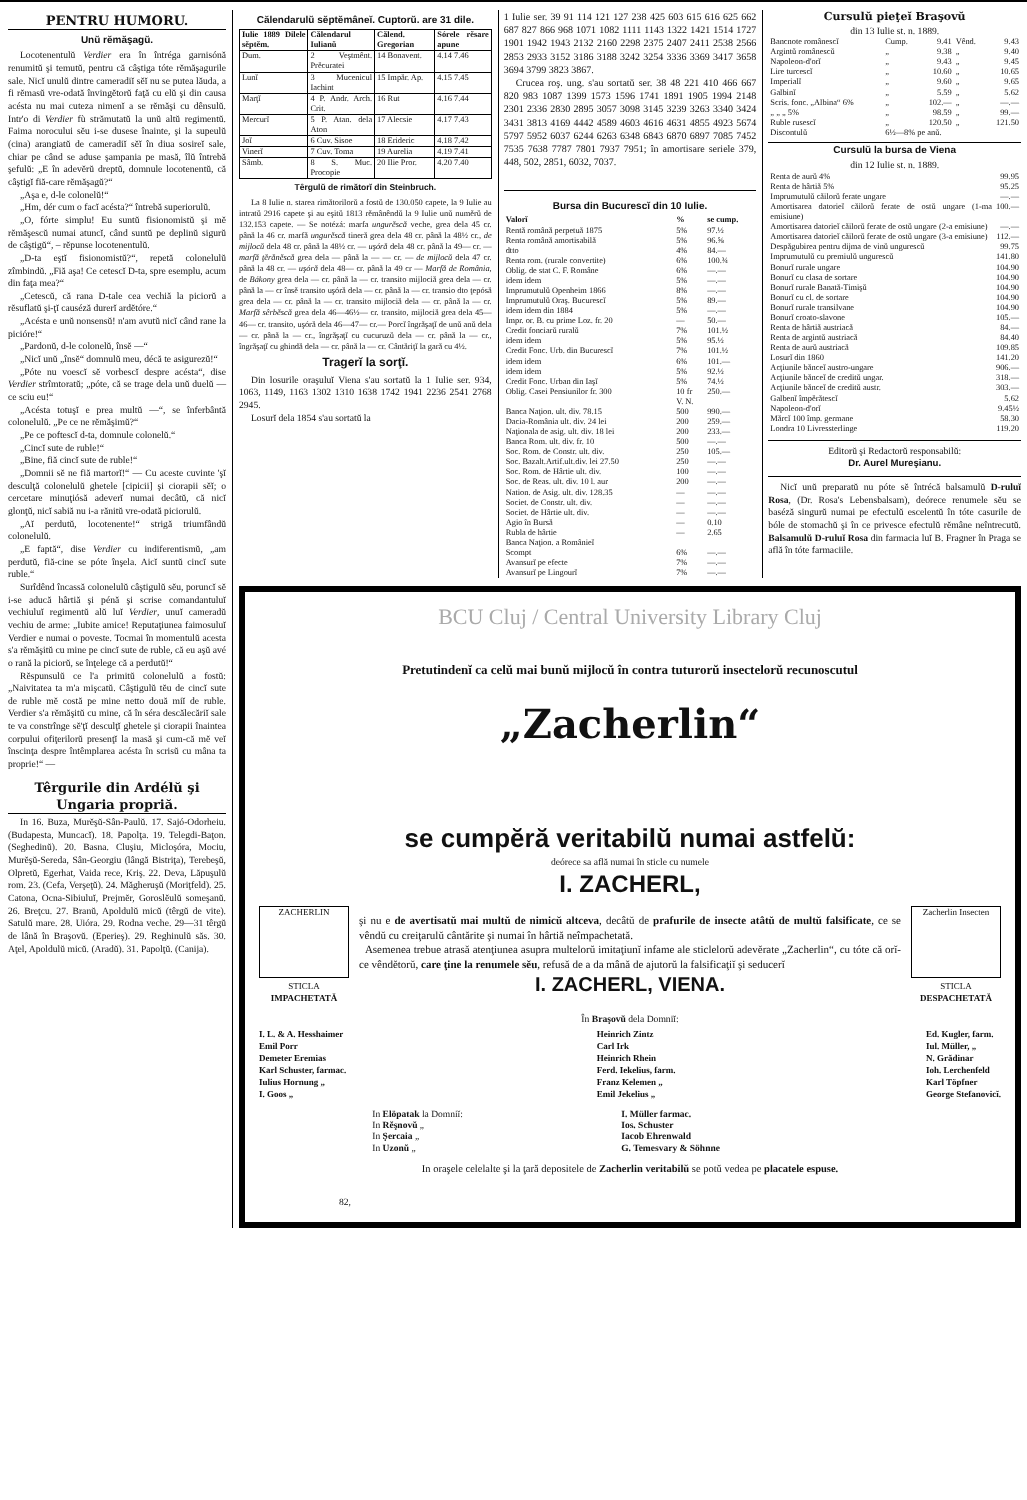PENTRU HUMORU.
Unŭ rĕmăşagŭ.
Locotenentulŭ Verdier era în întréga garnisónă renumitŭ şi temutŭ, pentru că câştiga tóte rĕmăşagurile sale. Nicĭ unulŭ dintre cameradiĭ sĕĭ nu se putea lăuda, a fi rĕmasŭ vre-odată învingĕtorŭ faţă cu elŭ şi din causa acésta nu mai cuteza nimenĭ a se rĕmăşi cu dênsulŭ. Intr'o di Verdier fù strămutatŭ la unŭ altŭ regimentŭ. Faima norocului sĕu i-se dusese înainte, şi la supeulŭ (cina) arangiatŭ de cameradiĭ sĕĭ în diua sosireĭ sale, chiar pe când se aduse şampania pe masă, îlŭ întrebă şefulŭ: „E în adevĕrŭ dreptŭ, domnule locotenentŭ, că câştigĭ fiă-care rĕmăşagŭ?“
„Aşa e, d-le colonelŭ!“
„Hm, dér cum o facĭ acésta?“ întrebă superiorulŭ.
„O, fórte simplu! Eu suntŭ fisionomistŭ şi mĕ rĕmăşescŭ numai atuncĭ, când suntŭ pe deplinŭ sigurŭ de câştigŭ“, – rĕpunse locotenentulŭ.
„D-ta eştĭ fisionomistŭ?“, repetă colonelulŭ zîmbindŭ. „Fiă aşa! Ce cetescĭ D-ta, spre esemplu, acum din faţa mea?“
„Cetescŭ, că rana D-tale cea vechiă la piciorŭ a rĕsuflatŭ şi-ţĭ causéză durerĭ ardĕtóre.“
„Acésta e unŭ nonsensŭ! n'am avutŭ nicĭ când rane la picióre!“
„Pardonŭ, d-le colonelŭ, însĕ —“
„Nicĭ unŭ „însĕ“ domnulŭ meu, décă te asigurezŭ!“
„Póte nu voescĭ sĕ vorbescĭ despre acésta“, dise Verdier strîmtoratŭ; „póte, că se trage dela unŭ duelŭ — ce sciu eu!“
„Acésta totuşĭ e prea multŭ —“, se înferbântă colonelulŭ. „Pe ce ne rĕmăşimŭ?“
„Pe ce poftescĭ d-ta, domnule colonelŭ.“
„Cincĭ sute de ruble!“
„Bine, fiă cincĭ sute de ruble!“
„Domnii sĕ ne fiă martorĭ!“ — Cu aceste cuvinte 'şĭ desculţă colonelulŭ ghetele [cipicii] şi ciorapii sĕĭ; o cercetare minuţiósă adeverĭ numai decâtŭ, că nicĭ glonţŭ, nicĭ sabiă nu i-a rănitŭ vre-odată piciorulŭ.
„Aĭ perdutŭ, locotenente!“ strigă triumfândŭ colonelulŭ.
„E faptă“, dise Verdier cu indiferentismŭ, „am perdutŭ, fiă-cine se póte înşela. Aicĭ suntŭ cincĭ sute ruble.“
Surîdênd încassă colonelulŭ câştigulŭ sĕu, poruncĭ sĕ i-se aducă hârtiă şi pénă şi scrise comandantuluĭ vechiuluĭ regimentŭ alŭ luĭ Verdier, unuĭ cameradŭ vechiu de arme: „Iubite amice! Reputaţiunea faimosuluĭ Verdier e numai o poveste. Tocmai în momentulŭ acesta s'a rĕmăşitŭ cu mine pe cincĭ sute de ruble, că eu aşŭ avé o rană la piciorŭ, se înţelege că a perdutŭ!“
Rĕspunsulŭ ce l'a primitŭ colonelulŭ a fostŭ: „Naivitatea ta m'a mişcatŭ. Câştigulŭ tĕu de cincĭ sute de ruble mĕ costă pe mine netto două miĭ de ruble. Verdier s'a rĕmăşitŭ cu mine, că în séra descălecăriĭ sale te va constrînge sĕ'ţĭ desculţĭ ghetele şi ciorapii înaintea corpului ofiţerilorŭ presenţĭ la masă şi cum-că mĕ veĭ înscinţa despre întêmplarea acésta în scrisŭ cu mâna ta proprie!“ —
Têrgurile din Ardélŭ şi Ungaria propriă.
In 16. Buza, Murĕşŭ-Sân-Paulŭ. 17. Sajó-Odorheiu. (Budapesta, Muncacĭ). 18. Papolţa. 19. Telegdi-Baţon. (Seghedinŭ). 20. Basna. Cluşiu, Micloşóra, Mociu, Murĕşŭ-Sereda, Sân-Georgiu (lângă Bistriţa), Terebeşŭ, Olpretŭ, Egerhat, Vaida rece, Kriş. 22. Deva, Lăpuşulŭ rom. 23. (Cefa, Verşeţŭ). 24. Măgheruşŭ (Moriţfeld). 25. Catona, Ocna-Sibiuluĭ, Prejmĕr, Goroslĕulŭ someşanŭ. 26. Breţcu. 27. Branŭ, Apoldulŭ micŭ (têrgŭ de vite). Satulŭ mare. 28. Uióra. 29. Rodna veche. 29—31 têrgŭ de lână în Braşovŭ. (Eperieş). 29. Reghinulŭ săs. 30. Aţel, Apoldulŭ micŭ. (Aradŭ). 31. Papolţŭ. (Canija).
Călendarulŭ sĕptĕmâneĭ. Cuptorŭ. are 31 dile.
| Iulie 1889 Dilele sĕptĕm. | Călendarul Iulianŭ | Călend. Gregorian | Sórele rĕsare apune |
| --- | --- | --- | --- |
| Dum. | 2 Veştmênt. Prĕcuratei | 14 Bonavent. | 4.14 7.46 |
| Lunĭ | 3 Mucenicul Iachint | 15 Impăr. Ap. | 4.15 7.45 |
| Marţĭ | 4 P. Andr. Arch. Crit. | 16 Rut | 4.16 7.44 |
| Mercurĭ | 5 P. Atan. dela Aton | 17 Alecsie | 4.17 7.43 |
| Joĭ | 6 Cuv. Sisoe | 18 Erideric | 4.18 7.42 |
| Vinerĭ | 7 Cuv. Toma | 19 Aurelia | 4.19 7.41 |
| Sâmb. | 8 S. Muc. Procopie | 20 Ilie Pror. | 4.20 7.40 |
Têrgulŭ de rimătorĭ din Steinbruch.
La 8 Iulie n. starea rimătorilorŭ a fostŭ de 130.050 capete, la 9 Iulie au intratŭ 2916 capete şi au eşitŭ 1813 rĕmânêndŭ la 9 Iulie unŭ numĕrŭ de 132.153 capete. — Se notézá: marfa ungurĕscă veche, grea dela 45 cr. până la 46 cr. marfă ungurĕscă tineră grea dela 48 cr. până la 48½ cr., de mijlocŭ dela 48 cr. până la 48½ cr. — uşóră dela 48 cr. până la 49— cr. — marfă ţĕrănĕscă grea dela — până la — — cr. — de mijlocŭ dela 47 cr. până la 48 cr. — uşóră dela 48— cr. până la 49 cr — Marfă de România, de Bákony grea dela — cr. până la — cr. transito mijlociă grea dela — cr. până la — cr însĕ transito uşóră dela — cr. până la — cr. transio dto ţepósă grea dela — cr. până la — cr. transito mijlociă dela — cr. până la — cr. Marfă sêrbĕscă grea dela 46—46½— cr. transito, mijlociă grea dela 45—46— cr. transito, uşóră dela 46—47— cr.— Porcĭ îngrăşaţĭ de unŭ anŭ dela — cr. până la — cr., îngrăşaţĭ cu cucuruzŭ dela — cr. până la — cr., îngrăşaţĭ cu ghindă dela — cr. până la — cr. Cântăriţĭ la gară cu 4½.
Trage­rĭ la sorţĭ.
Din losurile oraşuluĭ Viena s'au sortatŭ la 1 Iulie ser. 934, 1063, 1149, 1163 1302 1310 1638 1742 1941 2236 2541 2768 2945.
Losurĭ dela 1854 s'au sortatŭ la
1 Iulie ser. 39 91 114 121 127 238 425 603 615 616 625 662 687 827 866 968 1071 1082 1111 1143 1322 1421 1514 1727 1901 1942 1943 2132 2160 2298 2375 2407 2411 2538 2566 2853 2933 3152 3186 3188 3242 3254 3336 3369 3417 3658 3694 3799 3823 3867.
Crucea roş. ung. s'au sortatŭ ser. 38 48 221 410 466 667 820 983 1087 1399 1573 1596 1741 1891 1905 1994 2148 2301 2336 2830 2895 3057 3098 3145 3239 3263 3340 3424 3431 3813 4169 4442 4589 4603 4616 4631 4855 4923 5674 5797 5952 6037 6244 6263 6348 6843 6870 6897 7085 7452 7535 7638 7787 7801 7937 7951; în amortisare seriele 379, 448, 502, 2851, 6032, 7037.
Bursa din Bucurescĭ din 10 Iulie.
| Valorĭ | % | se cump. |
| --- | --- | --- |
| Rentă română perpetuă 1875 | 5% | 97.½ |
| Renta română amortisabilă | 5% | 96.⅝ |
| dtto | 4% | 84.— |
| Renta rom. (rurale convertite) | 6% | 100.¾ |
| Oblig. de stat C. F. Române | 6% | —.— |
| idem idem | 5% | —.— |
| Imprumutulŭ Openheim 1866 | 8% | —.— |
| Imprumutulŭ Oraş. Bucurescĭ | 5% | 89.— |
| idem idem din 1884 | 5% | —.— |
| Impr. or. B. cu prime Loz. fr. 20 | — | 50.— |
| Credit fonciarŭ ruralŭ | 7% | 101.½ |
| idem idem | 5% | 95.½ |
| Credit Fonc. Urb. din Bucurescĭ | 7% | 101.½ |
| idem idem | 6% | 101.— |
| idem idem | 5% | 92.½ |
| Credit Fonc. Urban din Iaşĭ | 5% | 74.½ |
| Oblig. Casei Pensiunilor fr. 300 | 10 fr | 250.— |
| | V. N. | |
| Banca Naţion. ult. div. 78.15 | 500 | 990.— |
| Dacia-România ult. div. 24 lei | 200 | 259.— |
| Naţionala de asig. ult. div. 18 lei | 200 | 233.— |
| Banca Rom. ult. div. fr. 10 | 500 | —.— |
| Soc. Rom. de Constr. ult. div. | 250 | 105.— |
| Soc. Bazalt.Artif.ult.div. lei 27.50 | 250 | —.— |
| Soc. Rom. de Hârtie ult. div. | 100 | —.— |
| Soc. de Reas. ult. div. 10 l. aur | 200 | —.— |
| Nation. de Asig. ult. div. 128.35 | — | —.— |
| Societ. de Constr. ult. div. | — | —.— |
| Societ. de Hârtie ult. div. | — | —.— |
| Agio în Bursă | — | 0.10 |
| Rubla de hârtie | — | 2.65 |
| Banca Naţion. a Românieĭ | | |
| Scompt | 6% | —.— |
| Avansurĭ pe efecte | 7% | —.— |
| Avansurĭ pe Lingourĭ | 7% | —.— |
Cursulŭ pieţeĭ Braşovŭ
din 13 Iulie st. n. 1889.
| Bancnote românescĭ | Cump. | 9.41 | Vênd. | 9.43 |
| Argintŭ românescŭ | „ | 9.38 | „ | 9.40 |
| Napoleon-d'orĭ | „ | 9.43 | „ | 9.45 |
| Lire turcescĭ | „ | 10.60 | „ | 10.65 |
| Imperialĭ | „ | 9.60 | „ | 9.65 |
| Galbinĭ | „ | 5.59 | „ | 5.62 |
| Scris. fonc. „Albina“ 6% | „ | 102.— | „ | —.— |
| „ „ „ 5% | „ | 98.59 | „ | 99.— |
| Ruble rusescĭ | „ | 120.50 | „ | 121.50 |
| Discontulŭ | 6½—8% pe anŭ. | | | |
Cursulŭ la bursa de Viena
din 12 Iulie st. n. 1889.
| Renta de aurŭ 4% | 99.95 |
| Renta de hârtiă 5% | 95.25 |
| Imprumutulŭ căilorŭ ferate ungare | —.— |
| Amortisarea datorieĭ căilorŭ ferate de ostŭ ungare (1-ma emisiune) | 100.— |
| Amortisarea datorieĭ căilorŭ ferate de ostŭ ungare (2-a emisiune) | —.— |
| Amortisarea datorieĭ căilorŭ ferate de ostŭ ungare (3-a emisiune) | 112.— |
| Despăgubirea pentru dijma de vinŭ ungurescŭ | 99.75 |
| Imprumutulŭ cu premiulŭ ungurescŭ | 141.80 |
| Bonurĭ rurale ungare | 104.90 |
| Bonurĭ cu clasa de sortare | 104.90 |
| Bonurĭ rurale Banată-Timişŭ | 104.90 |
| Bonurĭ cu cl. de sortare | 104.90 |
| Bonurĭ rurale transilvane | 104.90 |
| Bonurĭ croato-slavone | 105.— |
| Renta de hârtiă austriacă | 84.— |
| Renta de argintŭ austriacă | 84.40 |
| Renta de aurŭ austriacă | 109.85 |
| Losurĭ din 1860 | 141.20 |
| Acţiunile bănceĭ austro-ungare | 906.— |
| Acţiunile bănceĭ de creditŭ ungar. | 318.— |
| Acţiunile bănceĭ de creditŭ austr. | 303.— |
| Galbenĭ împĕrătescĭ | 5.62 |
| Napoleon-d'orĭ | 9.45½ |
| Mărcĭ 100 împ. germane | 58.30 |
| Londra 10 Livressterlinge | 119.20 |
Editorŭ şi Redactorŭ responsabilŭ:
Dr. Aurel Mureşianu.
Nicĭ unŭ preparatŭ nu póte sĕ întrécă balsamulŭ D-ruluĭ Rosa, (Dr. Rosa's Lebensbalsam), deórece renumele sĕu se baséză singurŭ numai pe efectulŭ escelentŭ în tóte casurile de bóle de stomachŭ şi în ce privesce efectulŭ rĕmâne neîntrecutŭ. Balsamulŭ D-ruluĭ Rosa din farmacia luĭ B. Fragner în Praga se află în tóte farmaciile.
BCU Cluj / Central University Library Cluj
Pretutindenĭ ca celŭ mai bunŭ mijlocŭ în contra tuturorŭ insectelorŭ recunoscutul
„Zacherlin“
se cumpĕră veritabilŭ numai astfelŭ:
deórece sa află numai în sticle cu numele
I. ZACHERL,
ZACHERLIN
STICLA IMPACHETATĂ
şi nu e de avertisatŭ mai multŭ de nimicŭ altceva, decâtŭ de prafurile de insecte atâtŭ de multŭ falsificate, ce se vêndŭ cu creiţarulŭ cântărite şi numai în hârtiă neîmpachetată.
Asemenea trebue atrasă atenţiunea asupra multelorŭ imitaţiunĭ infame ale sticlelorŭ adevĕrate „Zacherlin“, cu tóte că orĭ-ce vêndĕtorŭ, care ţine la renumele sĕu, refusă de a da mână de ajutorŭ la falsificaţiĭ şi seducerĭ
I. ZACHERL, VIENA.
Zacherlin Insecten
STICLA DESPACHETATĂ
În Braşovŭ dela Domniĭ:
I. L. & A. Hesshaimer
Emil Porr
Demeter Eremias
Karl Schuster, farmac.
Iulius Hornung „
I. Goos „
Heinrich Zintz
Carl Irk
Heinrich Rhein
Ferd. Iekelius, farm.
Franz Kelemen „
Emil Jekelius „
Ed. Kugler, farm.
Iul. Müller, „
N. Grădinar
Ioh. Lerchenfeld
Karl Töpfner
George Stefanovicĭ.
| In Elöpatak la Domniĭ: | I. Müller farmac. |
| In Rĕşnovŭ „ | Ios. Schuster |
| In Şercaia „ | Iacob Ehrenwald |
| In Uzonŭ „ | G. Temesvary & Söhnne |
In oraşele celelalte şi la ţară depositele de Zacherlin veritabilŭ se potŭ vedea pe placatele espuse.
82,